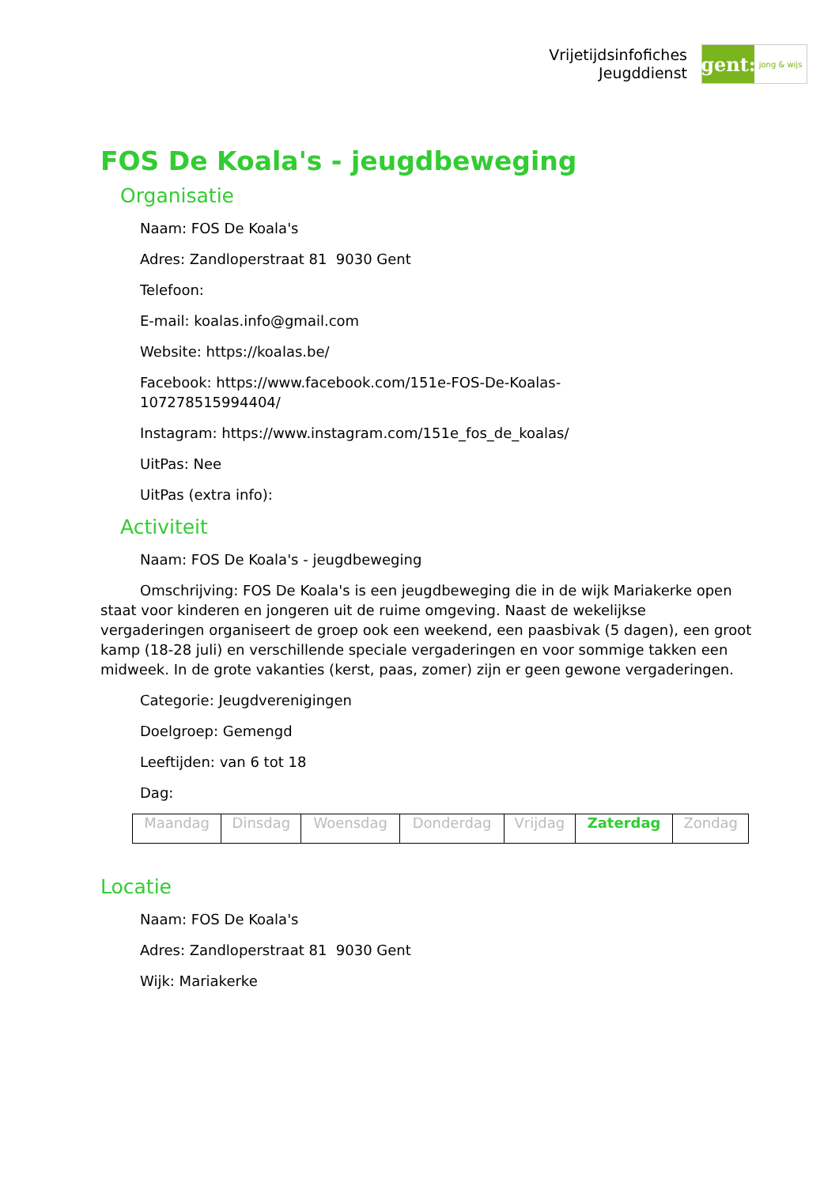Vrijetijdsinfofiches
Jeugddienst
gent:
jong & wijs
FOS De Koala's - jeugdbeweging
Organisatie
Naam: FOS De Koala's
Adres: Zandloperstraat 81 9030 Gent
Telefoon:
E-mail: koalas.info@gmail.com
Website: https://koalas.be/
Facebook: https://www.facebook.com/151e-FOS-De-Koalas-
107278515994404/
Instagram: https://www.instagram.com/151e_fos_de_koalas/
UitPas: Nee
UitPas (extra info):
Activiteit
Naam: FOS De Koala's - jeugdbeweging
Omschrijving: FOS De Koala's is een jeugdbeweging die in de wijk Mariakerke open staat voor kinderen en jongeren uit de ruime omgeving. Naast de wekelijkse vergaderingen organiseert de groep ook een weekend, een paasbivak (5 dagen), een groot kamp (18-28 juli) en verschillende speciale vergaderingen en voor sommige takken een midweek. In de grote vakanties (kerst, paas, zomer) zijn er geen gewone vergaderingen.
Categorie: Jeugdverenigingen
Doelgroep: Gemengd
Leeftijden: van 6 tot 18
Dag:
| Maandag | Dinsdag | Woensdag | Donderdag | Vrijdag | Zaterdag | Zondag |
Locatie
Naam: FOS De Koala's
Adres: Zandloperstraat 81 9030 Gent
Wijk: Mariakerke